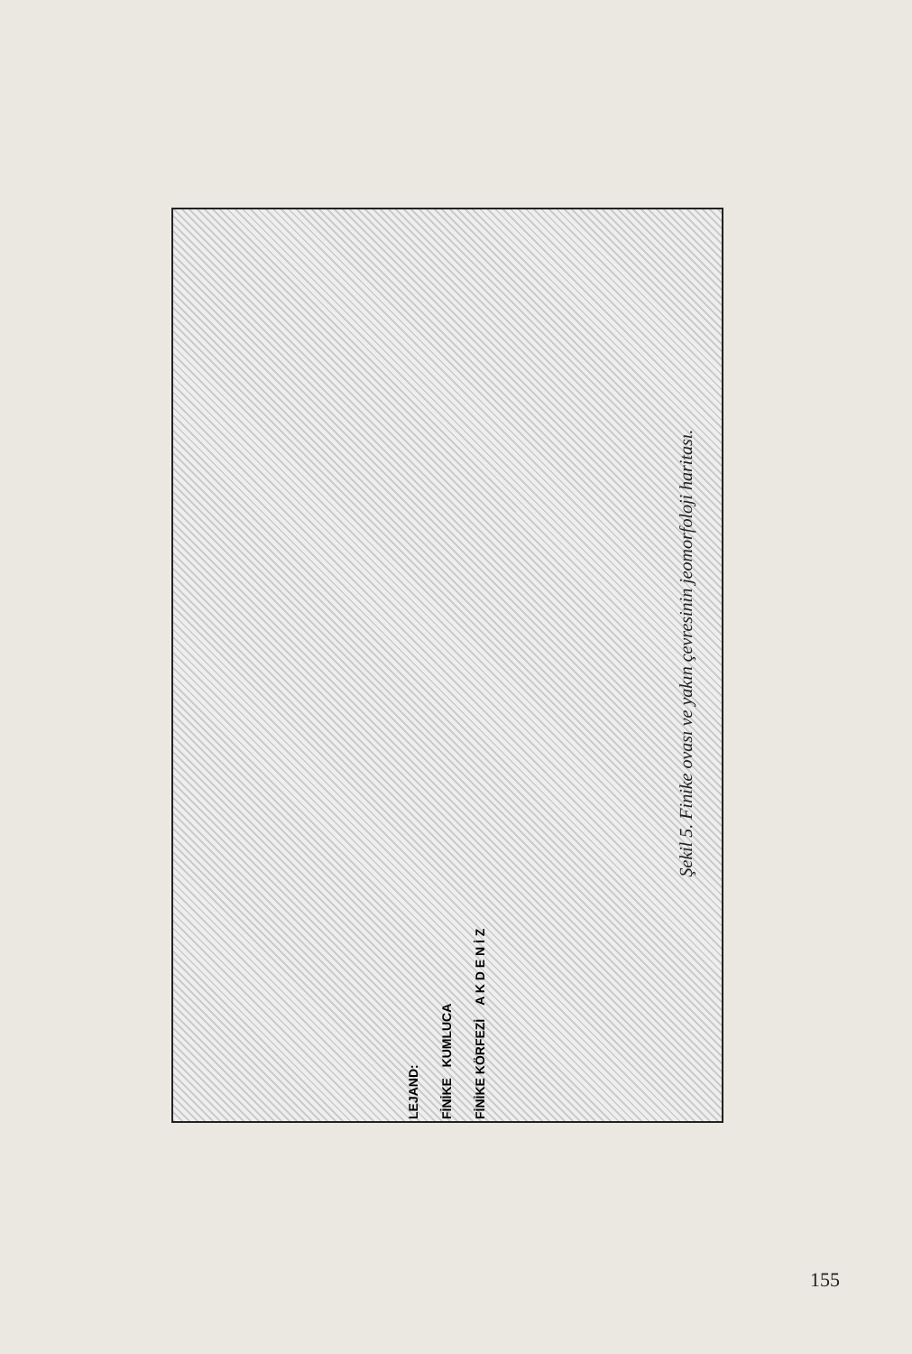LEJAND:
FİNİKE KUMLUCA
FİNİKE KÖRFEZİ A K D E N İ Z
Şekil 5. Finike ovası ve yakın çevresinin jeomorfoloji haritası.
155